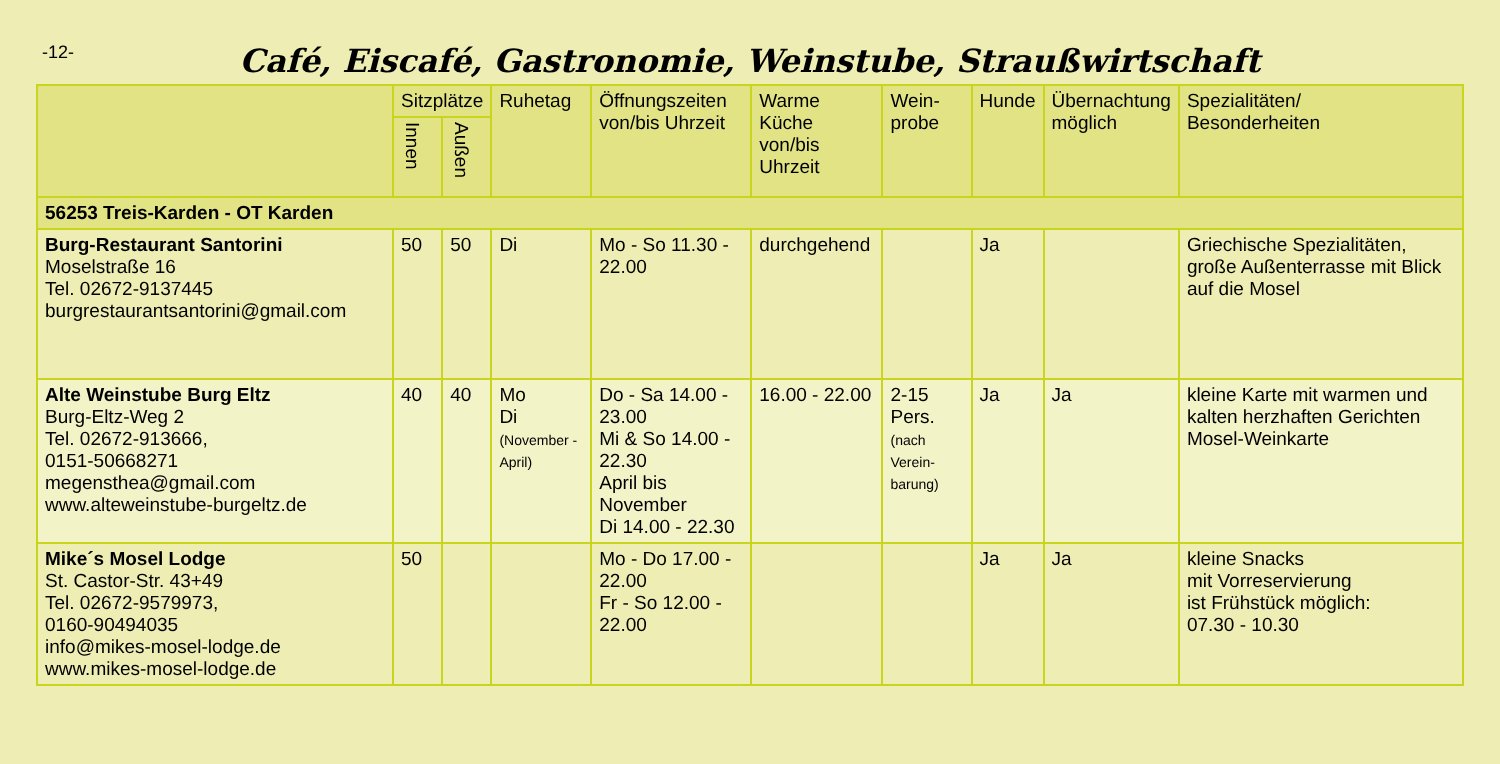-12-
Café, Eiscafé, Gastronomie, Weinstube, Straußwirtschaft
| | Sitzplätze | | Ruhetag | Öffnungszeiten von/bis Uhrzeit | Warme Küche von/bis Uhrzeit | Wein- probe | Hunde | Übernachtung möglich | Spezialitäten/ Besonderheiten |
| --- | --- | --- | --- | --- | --- | --- | --- | --- | --- |
| | Innen | Außen | | | | | | | |
| 56253 Treis-Karden - OT Karden | | | | | | | | | |
| Burg-Restaurant Santorini Moselstraße 16 Tel. 02672-9137445 burgrestaurantsantorini@gmail.com | 50 | 50 | Di | Mo - So 11.30 - 22.00 | durchgehend | | Ja | | Griechische Spezialitäten, große Außenterrasse mit Blick auf die Mosel |
| Alte Weinstube Burg Eltz Burg-Eltz-Weg 2 Tel. 02672-913666, 0151-50668271 megensthea@gmail.com www.alteweinstube-burgeltz.de | 40 | 40 | Mo Di (November - April) | Do - Sa 14.00 - 23.00 Mi & So 14.00 - 22.30 April bis November Di 14.00 - 22.30 | 16.00 - 22.00 | 2-15 Pers. (nach Verein-barung) | Ja | Ja | kleine Karte mit warmen und kalten herzhaften Gerichten Mosel-Weinkarte |
| Mike´s Mosel Lodge St. Castor-Str. 43+49 Tel. 02672-9579973, 0160-90494035 info@mikes-mosel-lodge.de www.mikes-mosel-lodge.de | 50 | | | Mo - Do 17.00 - 22.00 Fr - So 12.00 - 22.00 | | | Ja | Ja | kleine Snacks mit Vorreservierung ist Frühstück möglich: 07.30 - 10.30 |